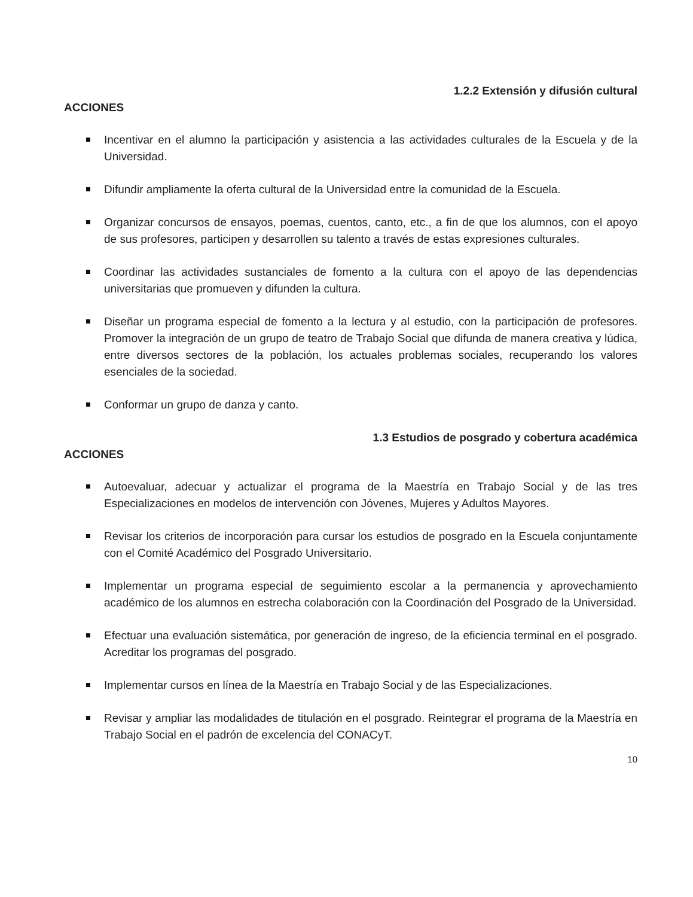1.2.2 Extensión y difusión cultural
ACCIONES
Incentivar en el alumno la participación y asistencia a las actividades culturales de la Escuela y de la Universidad.
Difundir ampliamente la oferta cultural de la Universidad entre la comunidad de la Escuela.
Organizar concursos de ensayos, poemas, cuentos, canto, etc., a fin de que los alumnos, con el apoyo de sus profesores, participen y desarrollen su talento a través de estas expresiones culturales.
Coordinar las actividades sustanciales de fomento a la cultura con el apoyo de las dependencias universitarias que promueven y difunden la cultura.
Diseñar un programa especial de fomento a la lectura y al estudio, con la participación de profesores. Promover la integración de un grupo de teatro de Trabajo Social que difunda de manera creativa y lúdica, entre diversos sectores de la población, los actuales problemas sociales, recuperando los valores esenciales de la sociedad.
Conformar un grupo de danza y canto.
1.3 Estudios de posgrado y cobertura académica
ACCIONES
Autoevaluar, adecuar y actualizar el programa de la Maestría en Trabajo Social y de las tres Especializaciones en modelos de intervención con Jóvenes, Mujeres y Adultos Mayores.
Revisar los criterios de incorporación para cursar los estudios de posgrado en la Escuela conjuntamente con el Comité Académico del Posgrado Universitario.
Implementar un programa especial de seguimiento escolar a la permanencia y aprovechamiento académico de los alumnos en estrecha colaboración con la Coordinación del Posgrado de la Universidad.
Efectuar una evaluación sistemática, por generación de ingreso, de la eficiencia terminal en el posgrado. Acreditar los programas del posgrado.
Implementar cursos en línea de la Maestría en Trabajo Social y de las Especializaciones.
Revisar y ampliar las modalidades de titulación en el posgrado. Reintegrar el programa de la Maestría en Trabajo Social en el padrón de excelencia del CONACyT.
10